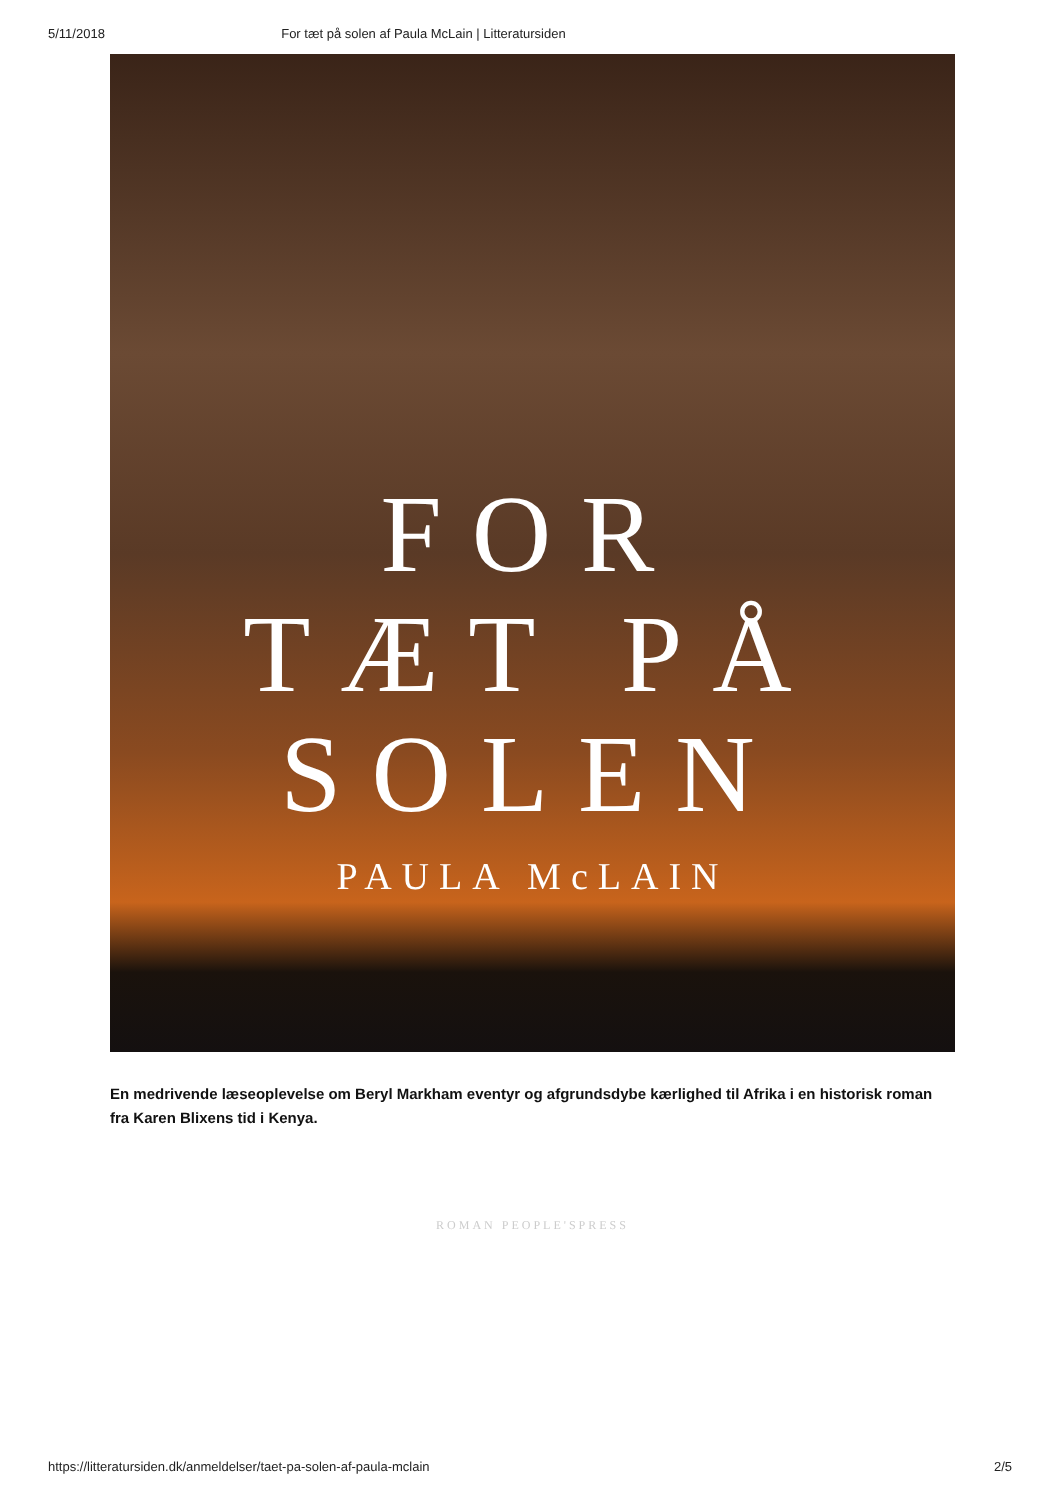5/11/2018 For tæt på solen af Paula McLain | Litteratursiden
FOR
TÆT PÅ
SOLEN
PAULA McLAIN
ROMAN PEOPLE'SPRESS
En medrivende læseoplevelse om Beryl Markham eventyr og afgrundsdybe kærlighed til Afrika i en historisk roman fra Karen Blixens tid i Kenya.
https://litteratursiden.dk/anmeldelser/taet-pa-solen-af-paula-mclain 2/5